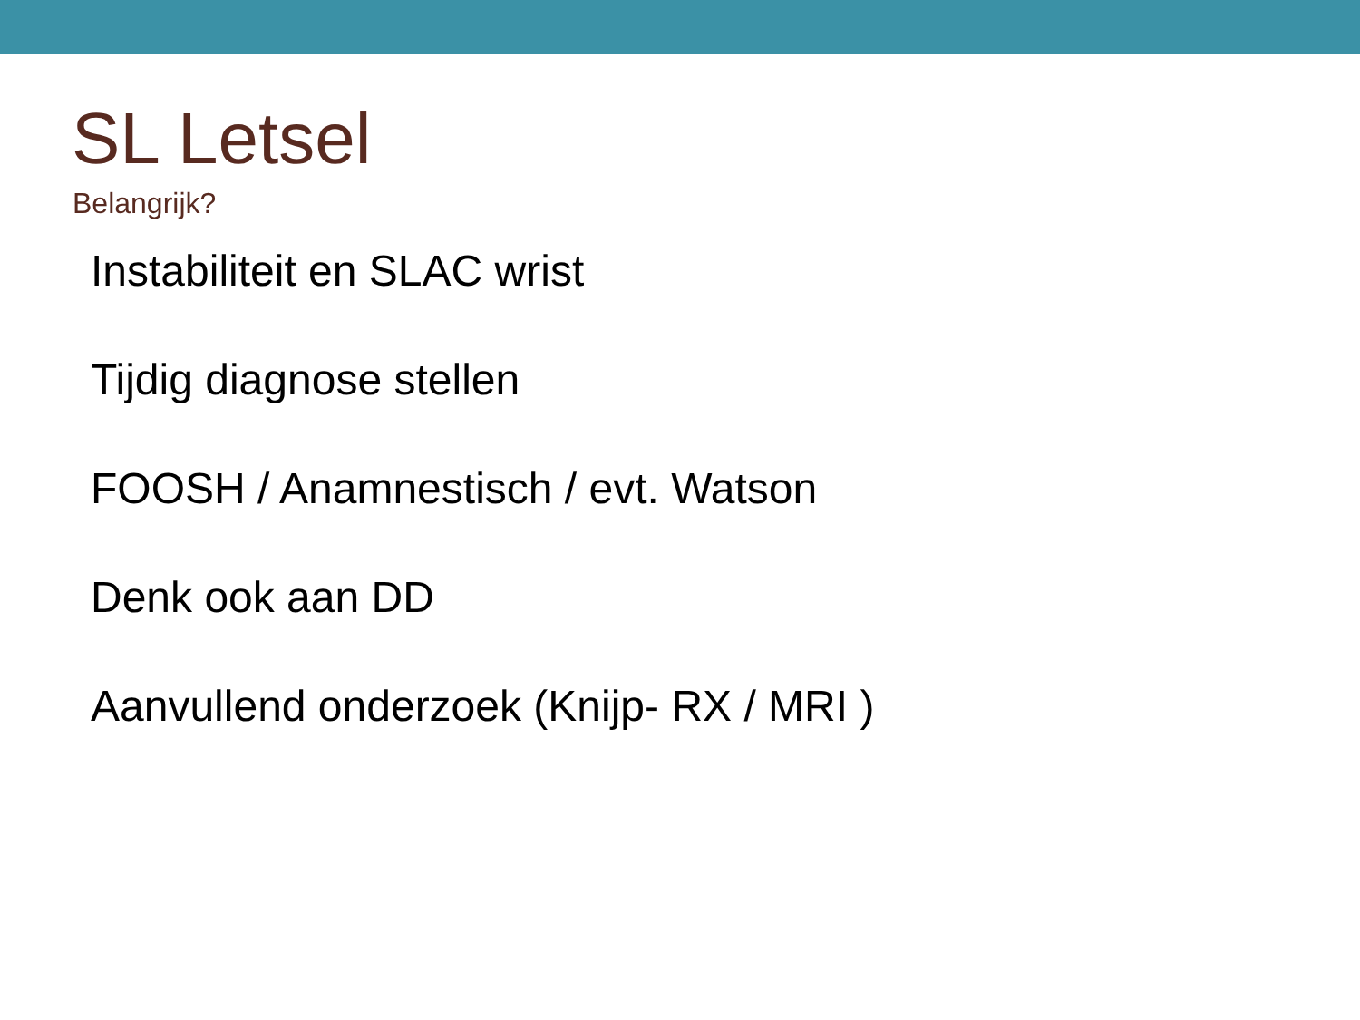SL Letsel
Belangrijk?
Instabiliteit en SLAC wrist
Tijdig diagnose stellen
FOOSH / Anamnestisch / evt. Watson
Denk ook aan DD
Aanvullend onderzoek (Knijp- RX / MRI )